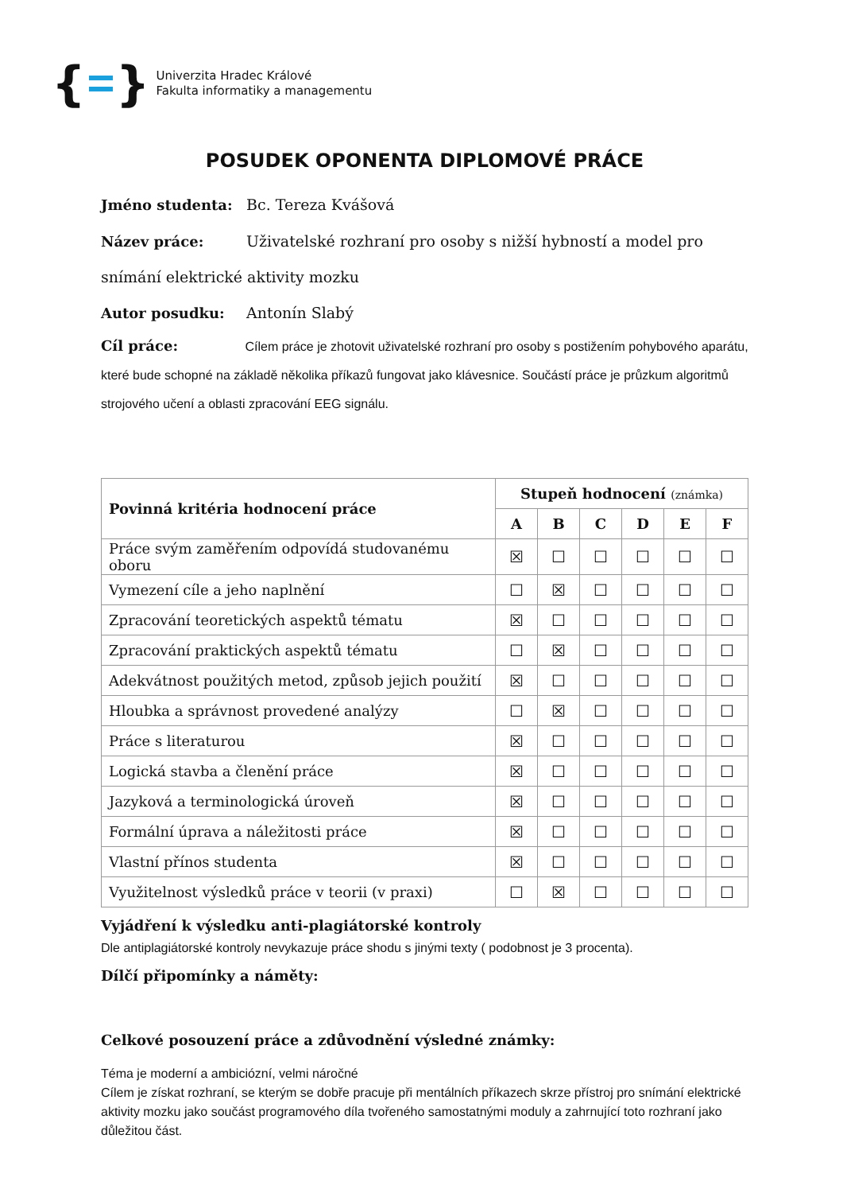{ }
Univerzita Hradec Králové
Fakulta informatiky a managementu
POSUDEK OPONENTA DIPLOMOVÉ PRÁCE
Jméno studenta: Bc. Tereza Kvášová
Název práce: Uživatelské rozhraní pro osoby s nižší hybností a model pro snímání elektrické aktivity mozku
Autor posudku: Antonín Slabý
Cíl práce: Cílem práce je zhotovit uživatelské rozhraní pro osoby s postižením pohybového aparátu, které bude schopné na základě několika příkazů fungovat jako klávesnice. Součástí práce je průzkum algoritmů strojového učení a oblasti zpracování EEG signálu.
| Povinná kritéria hodnocení práce | Stupeň hodnocení (známka) | | | | | |
| --- | --- | --- | --- | --- | --- | --- |
| | A | B | C | D | E | F |
| Práce svým zaměřením odpovídá studovanému oboru | ☒ | ☐ | ☐ | ☐ | ☐ | ☐ |
| Vymezení cíle a jeho naplnění | ☐ | ☒ | ☐ | ☐ | ☐ | ☐ |
| Zpracování teoretických aspektů tématu | ☒ | ☐ | ☐ | ☐ | ☐ | ☐ |
| Zpracování praktických aspektů tématu | ☐ | ☒ | ☐ | ☐ | ☐ | ☐ |
| Adekvátnost použitých metod, způsob jejich použití | ☒ | ☐ | ☐ | ☐ | ☐ | ☐ |
| Hloubka a správnost provedené analýzy | ☐ | ☒ | ☐ | ☐ | ☐ | ☐ |
| Práce s literaturou | ☒ | ☐ | ☐ | ☐ | ☐ | ☐ |
| Logická stavba a členění práce | ☒ | ☐ | ☐ | ☐ | ☐ | ☐ |
| Jazyková a terminologická úroveň | ☒ | ☐ | ☐ | ☐ | ☐ | ☐ |
| Formální úprava a náležitosti práce | ☒ | ☐ | ☐ | ☐ | ☐ | ☐ |
| Vlastní přínos studenta | ☒ | ☐ | ☐ | ☐ | ☐ | ☐ |
| Využitelnost výsledků práce v teorii (v praxi) | ☐ | ☒ | ☐ | ☐ | ☐ | ☐ |
Vyjádření k výsledku anti-plagiátorské kontroly
Dle antiplagiátorské kontroly nevykazuje práce shodu s jinými texty ( podobnost je 3 procenta).
Dílčí připomínky a náměty:
Celkové posouzení práce a zdůvodnění výsledné známky:
Téma je moderní a ambiciózní, velmi náročné
Cílem je získat rozhraní, se kterým se dobře pracuje při mentálních příkazech skrze přístroj pro snímání elektrické aktivity mozku jako součást programového díla tvořeného samostatnými moduly a zahrnující toto rozhraní jako důležitou část.